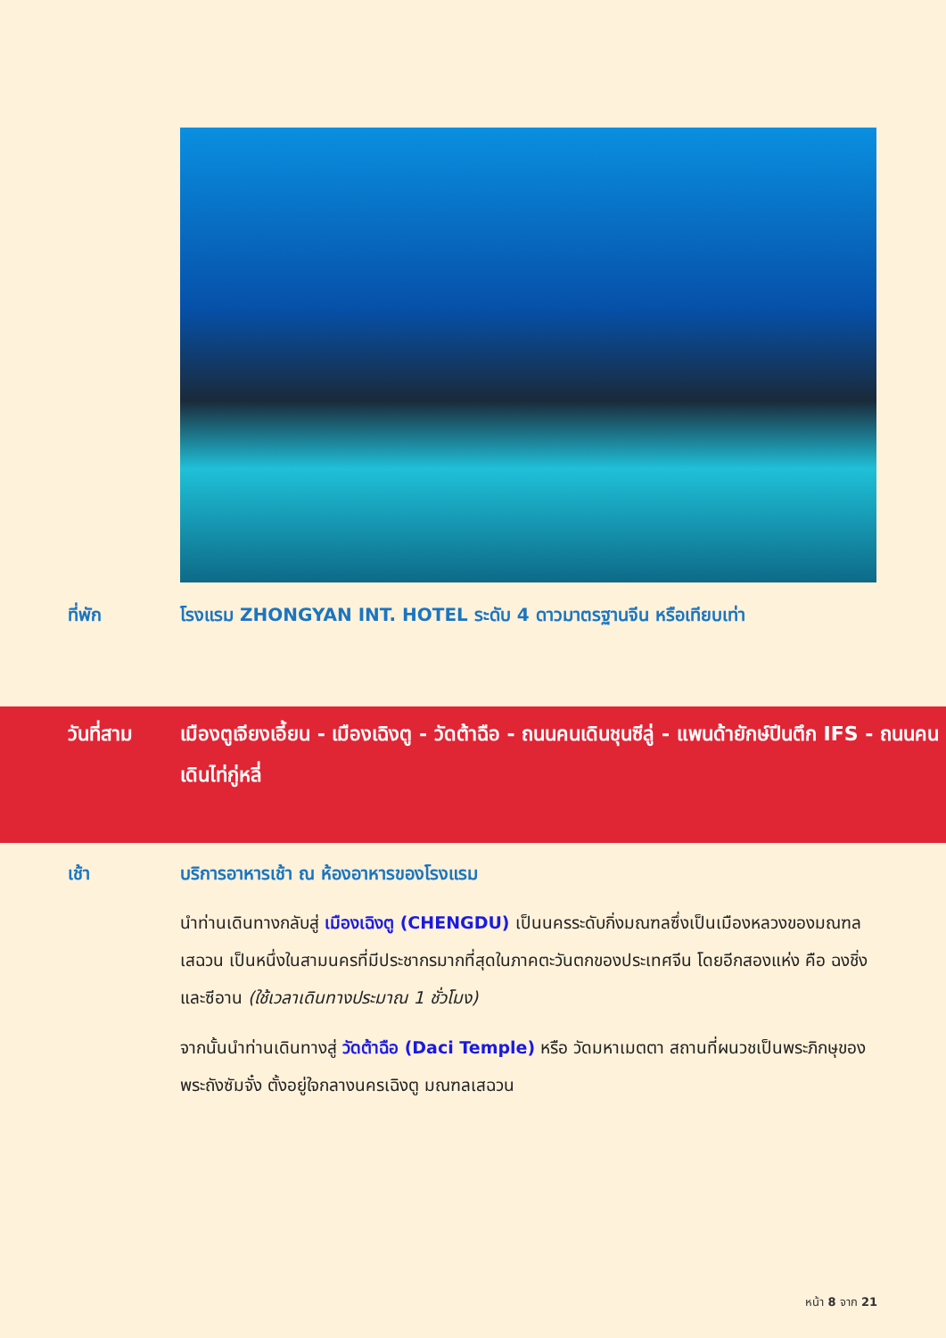ที่พัก โรงแรม ZHONGYAN INT. HOTEL ระดับ 4 ดาวมาตรฐานจีน หรือเทียบเท่า
วันที่สาม เมืองตูเจียงเอี้ยน - เมืองเฉิงตู - วัดต้าฉือ - ถนนคนเดินชุนซีลู่ - แพนด้ายักษ์ปีนตึก IFS - ถนนคนเดินไท่กู่หลี่
เช้า บริการอาหารเช้า ณ ห้องอาหารของโรงแรม
นำท่านเดินทางกลับสู่ เมืองเฉิงตู (CHENGDU) เป็นนครระดับกิ่งมณฑลซึ่งเป็นเมืองหลวงของมณฑลเสฉวน เป็นหนึ่งในสามนครที่มีประชากรมากที่สุดในภาคตะวันตกของประเทศจีน โดยอีกสองแห่ง คือ ฉงชิ่งและซีอาน (ใช้เวลาเดินทางประมาณ 1 ชั่วโมง)
จากนั้นนำท่านเดินทางสู่ วัดต้าฉือ (Daci Temple) หรือ วัดมหาเมตตา สถานที่ผนวชเป็นพระภิกษุของพระถังซัมจั๋ง ตั้งอยู่ใจกลางนครเฉิงตู มณฑลเสฉวน
หน้า 8 จาก 21